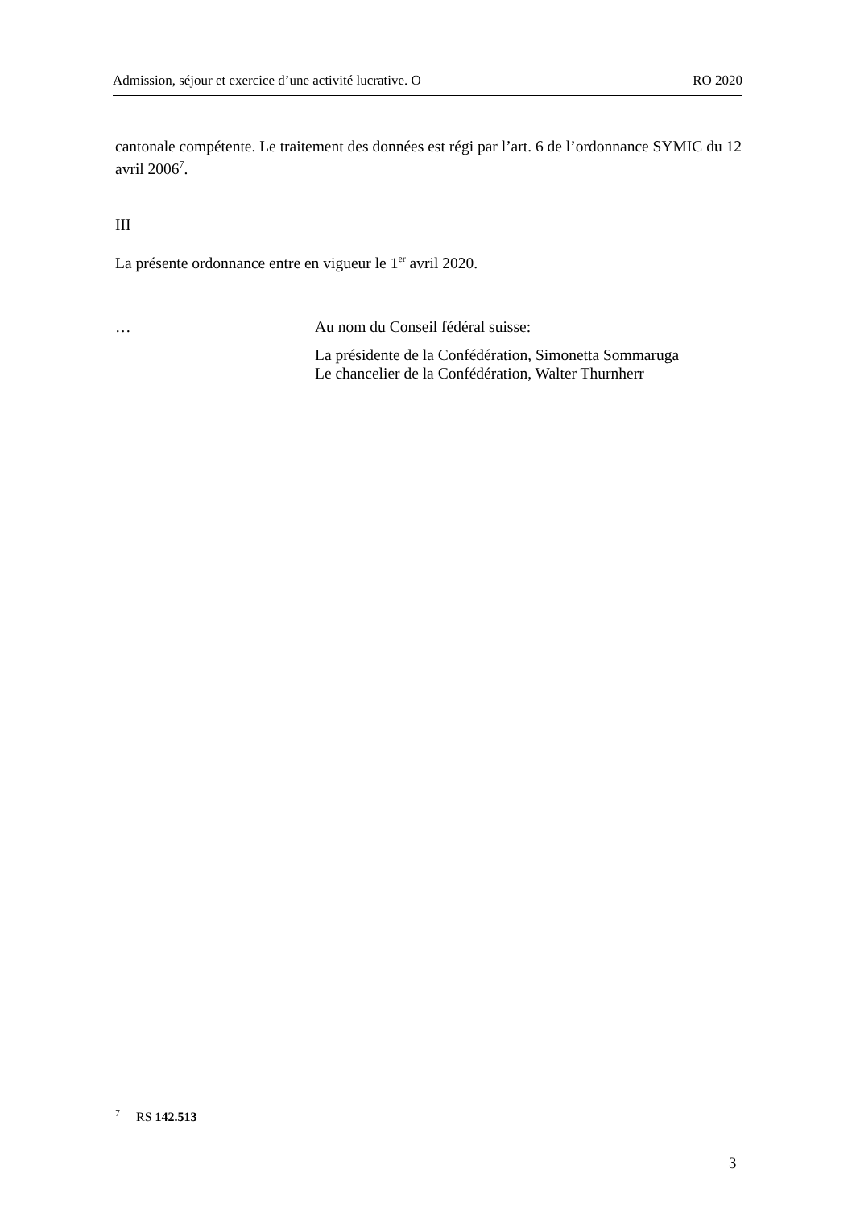Admission, séjour et exercice d’une activité lucrative. O RO 2020
cantonale compétente. Le traitement des données est régi par l’art. 6 de l’ordonnance SYMIC du 12 avril 2006<sup>7</sup>.
III
La présente ordonnance entre en vigueur le 1<sup>er</sup> avril 2020.
… Au nom du Conseil fédéral suisse:
La présidente de la Confédération, Simonetta Sommaruga
Le chancelier de la Confédération, Walter Thurnherr
<sup>7</sup> RS 142.513
3